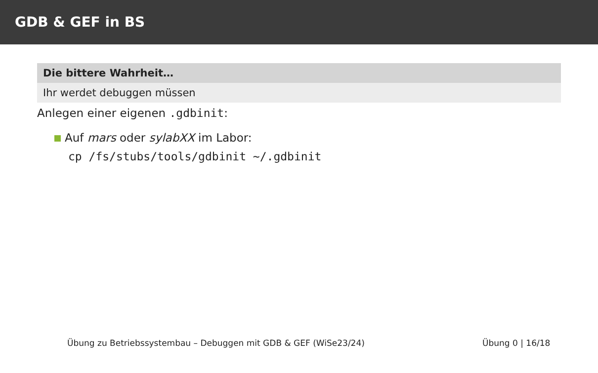GDB & GEF in BS
Die bittere Wahrheit…
Ihr werdet debuggen müssen
Anlegen einer eigenen .gdbinit:
Auf mars oder sylabXX im Labor:
cp /fs/stubs/tools/gdbinit ~/.gdbinit
Übung zu Betriebssystembau – Debuggen mit GDB & GEF (WiSe23/24) Übung 0 | 16/18